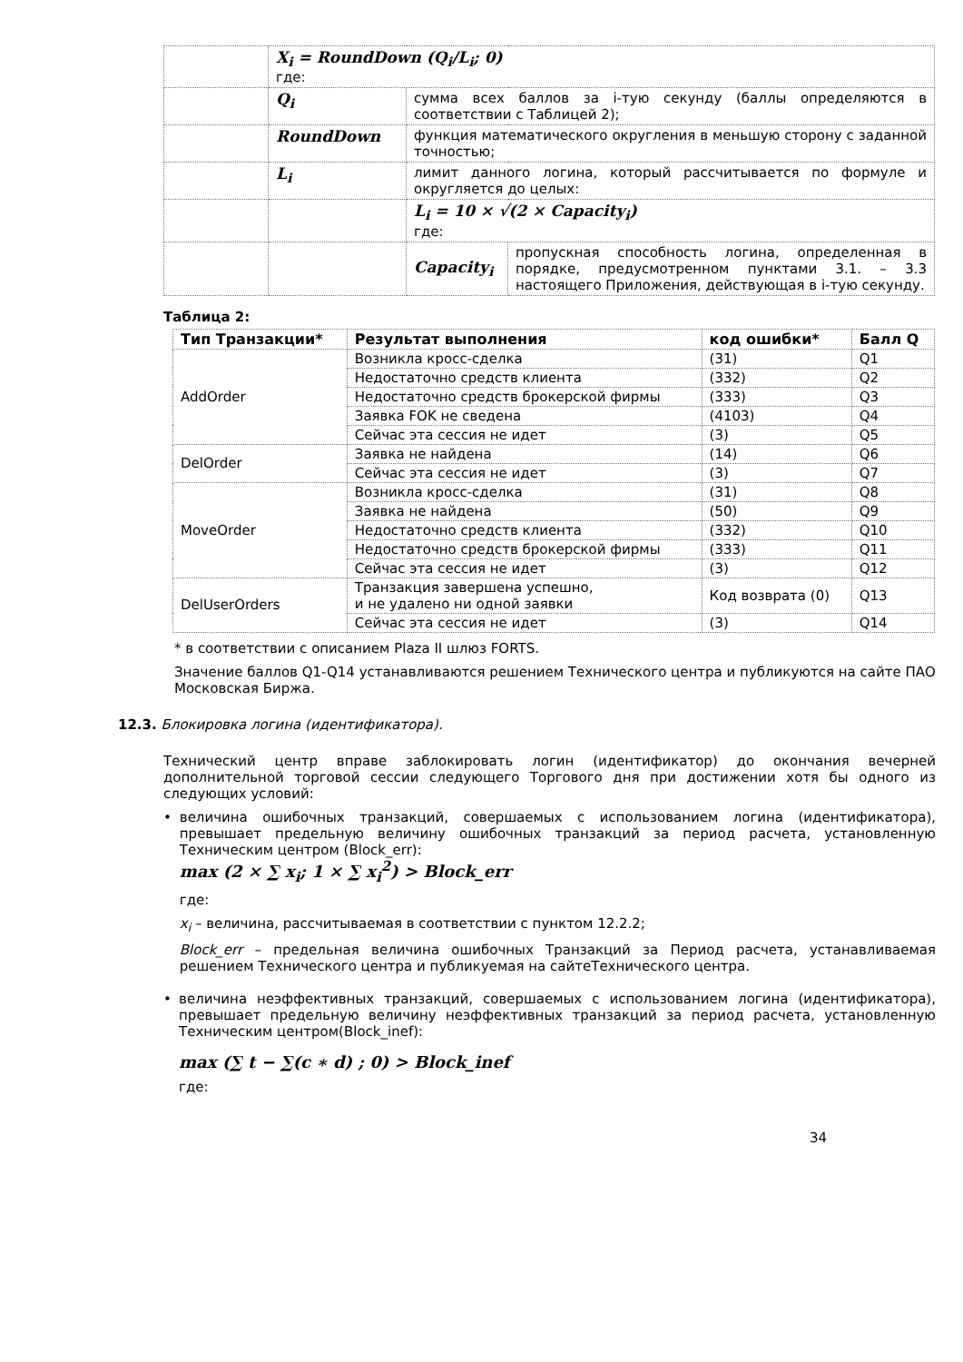| | X<sub>i</sub> = RoundDown (Q<sub>i</sub>/L<sub>i</sub>; 0) где: | | |
| | Q<sub>i</sub> | сумма всех баллов за i-тую секунду (баллы определяются в соответствии с Таблицей 2); | |
| | RoundDown | функция математического округления в меньшую сторону с заданной точностью; | |
| | L<sub>i</sub> | лимит данного логина, который рассчитывается по формуле и округляется до целых: | |
| | | L<sub>i</sub> = 10 × √(2 × Capacity<sub>i</sub>) где: | |
| | | Capacity<sub>i</sub> | пропускная способность логина, определенная в порядке, предусмотренном пунктами 3.1. – 3.3 настоящего Приложения, действующая в i-тую секунду. |
Таблица 2:
| Тип Транзакции* | Результат выполнения | код ошибки* | Балл Q |
| --- | --- | --- | --- |
| AddOrder | Возникла кросс-сделка | (31) | Q1 |
| | Недостаточно средств клиента | (332) | Q2 |
| | Недостаточно средств брокерской фирмы | (333) | Q3 |
| | Заявка FOK не сведена | (4103) | Q4 |
| | Сейчас эта сессия не идет | (3) | Q5 |
| DelOrder | Заявка не найдена | (14) | Q6 |
| | Сейчас эта сессия не идет | (3) | Q7 |
| MoveOrder | Возникла кросс-сделка | (31) | Q8 |
| | Заявка не найдена | (50) | Q9 |
| | Недостаточно средств клиента | (332) | Q10 |
| | Недостаточно средств брокерской фирмы | (333) | Q11 |
| | Сейчас эта сессия не идет | (3) | Q12 |
| DelUserOrders | Транзакция завершена успешно, и не удалено ни одной заявки | Код возврата (0) | Q13 |
| | Сейчас эта сессия не идет | (3) | Q14 |
* в соответствии с описанием Plaza II шлюз FORTS.
Значение баллов Q1-Q14 устанавливаются решением Технического центра и публикуются на сайте ПАО Московская Биржа.
12.3. Блокировка логина (идентификатора).
Технический центр вправе заблокировать логин (идентификатор) до окончания вечерней дополнительной торговой сессии следующего Торгового дня при достижении хотя бы одного из следующих условий:
• величина ошибочных транзакций, совершаемых с использованием логина (идентификатора), превышает предельную величину ошибочных транзакций за период расчета, установленную Техническим центром (Block_err):
max (2 × ∑ x<sub>i</sub>; 1 × ∑ x<sub>i</sub><sup>2</sup>) > Block_err
где:
x<sub>i</sub> – величина, рассчитываемая в соответствии с пунктом 12.2.2;
Block_err – предельная величина ошибочных Транзакций за Период расчета, устанавливаемая решением Технического центра и публикуемая на сайтеТехнического центра.
• величина неэффективных транзакций, совершаемых с использованием логина (идентификатора), превышает предельную величину неэффективных транзакций за период расчета, установленную Техническим центром(Block_inef):
max (∑ t − ∑(c ∗ d) ; 0) > Block_inef
где:
34